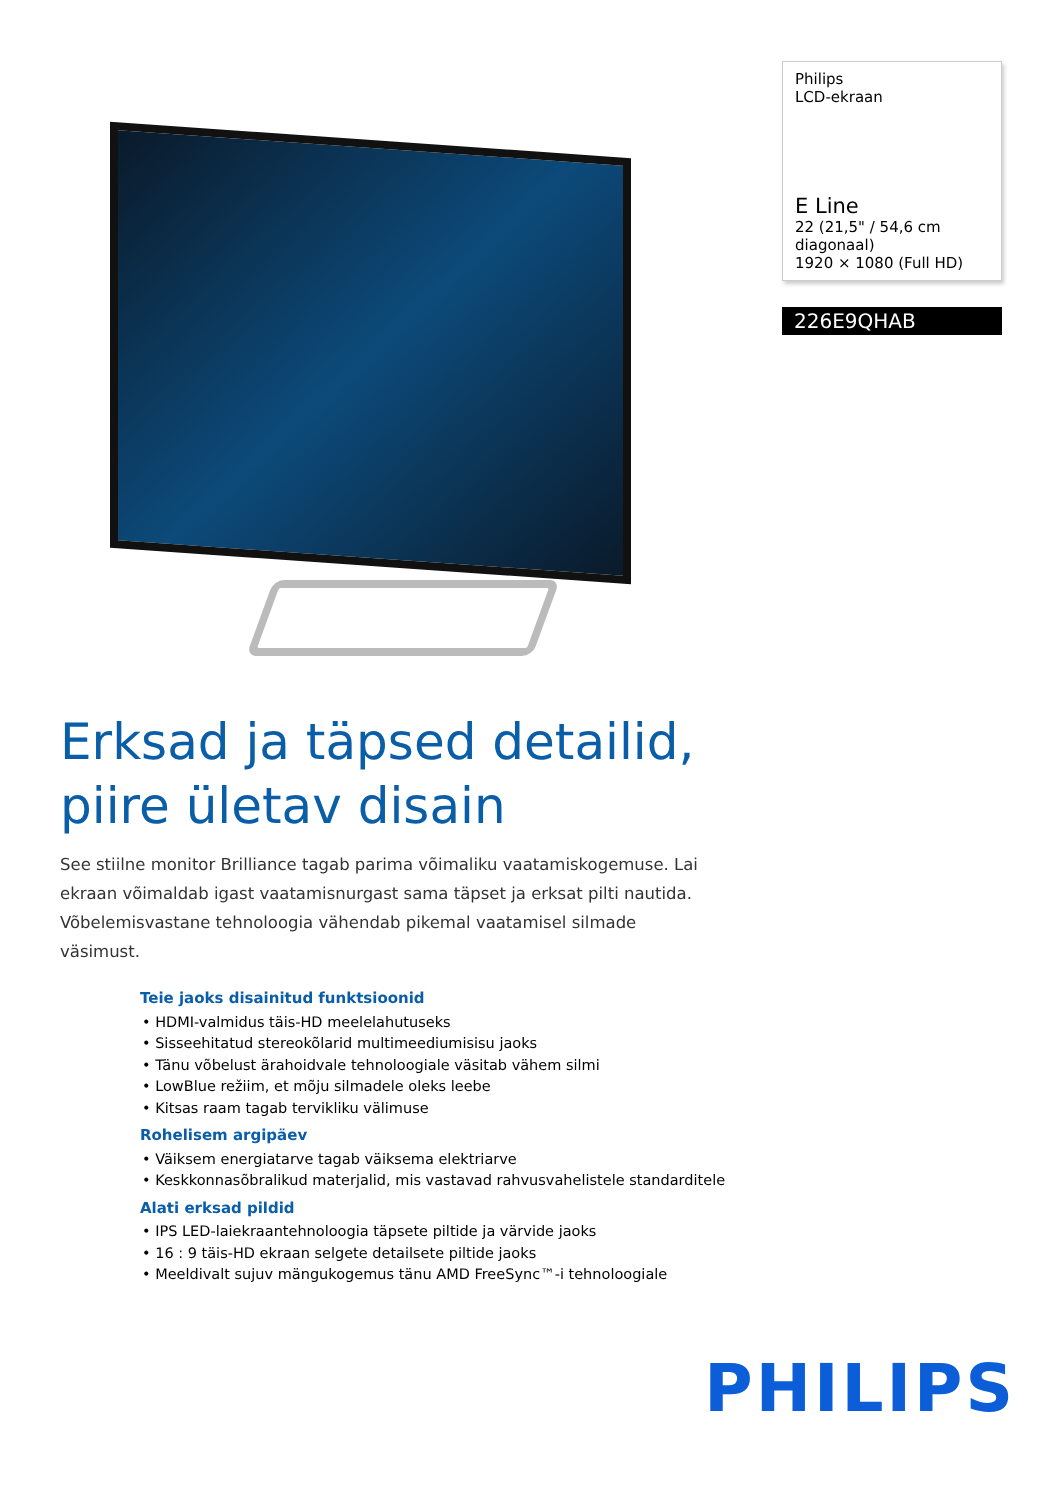Philips
LCD-ekraan
E Line
22 (21,5" / 54,6 cm diagonaal)
1920 × 1080 (Full HD)
226E9QHAB
Erksad ja täpsed detailid,
piire ületav disain
See stiilne monitor Brilliance tagab parima võimaliku vaatamiskogemuse. Lai ekraan võimaldab igast vaatamisnurgast sama täpset ja erksat pilti nautida. Võbelemisvastane tehnoloogia vähendab pikemal vaatamisel silmade väsimust.
Teie jaoks disainitud funktsioonid
• HDMI-valmidus täis-HD meelelahutuseks
• Sisseehitatud stereokõlarid multimeediumisisu jaoks
• Tänu võbelust ärahoidvale tehnoloogiale väsitab vähem silmi
• LowBlue režiim, et mõju silmadele oleks leebe
• Kitsas raam tagab tervikliku välimuse
Rohelisem argipäev
• Väiksem energiatarve tagab väiksema elektriarve
• Keskkonnasõbralikud materjalid, mis vastavad rahvusvahelistele standarditele
Alati erksad pildid
• IPS LED-laiekraantehnoloogia täpsete piltide ja värvide jaoks
• 16 : 9 täis-HD ekraan selgete detailsete piltide jaoks
• Meeldivalt sujuv mängukogemus tänu AMD FreeSync™-i tehnoloogiale
PHILIPS